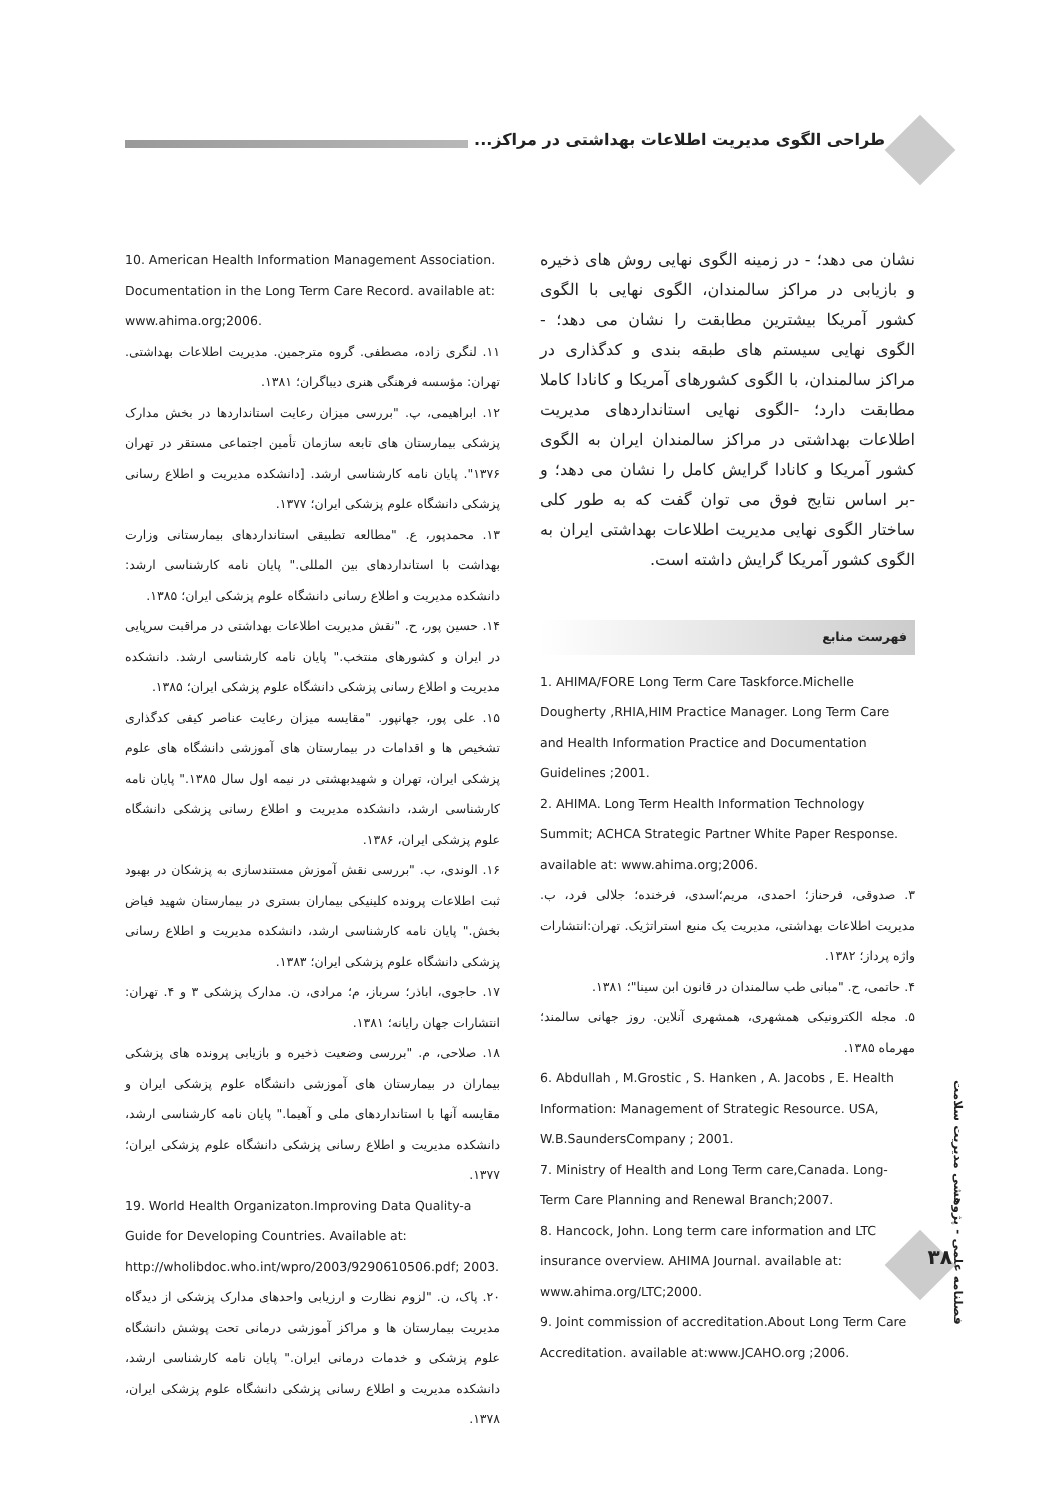طراحی الگوی مدیریت اطلاعات بهداشتی در مراکز...
نشان می دهد؛ - در زمینه الگوی نهایی روش های ذخیره و بازیابی در مراکز سالمندان، الگوی نهایی با الگوی کشور آمریکا بیشترین مطابقت را نشان می دهد؛ - الگوی نهایی سیستم های طبقه بندی و کدگذاری در مراکز سالمندان، با الگوی کشورهای آمریکا و کانادا کاملا مطابقت دارد؛ -الگوی نهایی استانداردهای مدیریت اطلاعات بهداشتی در مراکز سالمندان ایران به الگوی کشور آمریکا و کانادا گرایش کامل را نشان می دهد؛ و -بر اساس نتایج فوق می توان گفت که به طور کلی ساختار الگوی نهایی مدیریت اطلاعات بهداشتی ایران به الگوی کشور آمریکا گرایش داشته است.
فهرست منابع
1. AHIMA/FORE Long Term Care Taskforce.Michelle Dougherty ,RHIA,HIM Practice Manager. Long Term Care and Health Information Practice and Documentation Guidelines ;2001.
2. AHIMA. Long Term Health Information Technology Summit; ACHCA Strategic Partner White Paper Response. available at: www.ahima.org;2006.
۳. صدوقی، فرحناز؛ احمدی، مریم؛اسدی، فرخنده؛ جلالی فرد، ب. مدیریت اطلاعات بهداشتی، مدیریت یک منبع استراتژیک. تهران:انتشارات واژه پرداز؛ ۱۳۸۲.
۴. حاتمی، ح. "مبانی طب سالمندان در قانون ابن سینا"؛ ۱۳۸۱.
۵. مجله الکترونیکی همشهری، همشهری آنلاین. روز جهانی سالمند؛ مهرماه ۱۳۸۵.
6. Abdullah , M.Grostic , S. Hanken , A. Jacobs , E. Health Information: Management of Strategic Resource. USA, W.B.SaundersCompany ; 2001.
7. Ministry of Health and Long Term care,Canada. Long-Term Care Planning and Renewal Branch;2007.
8. Hancock, John. Long term care information and LTC insurance overview. AHIMA Journal. available at: www.ahima.org/LTC;2000.
9. Joint commission of accreditation.About Long Term Care Accreditation. available at:www.JCAHO.org ;2006.
10. American Health Information Management Association. Documentation in the Long Term Care Record. available at: www.ahima.org;2006.
۱۱. لنگری زاده، مصطفی. گروه مترجمین. مدیریت اطلاعات بهداشتی. تهران: مؤسسه فرهنگی هنری دیباگران؛ ۱۳۸۱.
۱۲. ابراهیمی، پ. "بررسی میزان رعایت استانداردها در بخش مدارک پزشکی بیمارستان های تابعه سازمان تأمین اجتماعی مستقر در تهران ۱۳۷۶". پایان نامه کارشناسی ارشد. [دانشکده مدیریت و اطلاع رسانی پزشکی دانشگاه علوم پزشکی ایران؛ ۱۳۷۷.
۱۳. محمدپور، ع. "مطالعه تطبیقی استانداردهای بیمارستانی وزارت بهداشت با استانداردهای بین المللی." پایان نامه کارشناسی ارشد: دانشکده مدیریت و اطلاع رسانی دانشگاه علوم پزشکی ایران؛ ۱۳۸۵.
۱۴. حسین پور، ح. "نقش مدیریت اطلاعات بهداشتی در مراقبت سرپایی در ایران و کشورهای منتخب." پایان نامه کارشناسی ارشد. دانشکده مدیریت و اطلاع رسانی پزشکی دانشگاه علوم پزشکی ایران؛ ۱۳۸۵.
۱۵. علی پور، جهانپور. "مقایسه میزان رعایت عناصر کیفی کدگذاری تشخیص ها و اقدامات در بیمارستان های آموزشی دانشگاه های علوم پزشکی ایران، تهران و شهیدبهشتی در نیمه اول سال ۱۳۸۵." پایان نامه کارشناسی ارشد، دانشکده مدیریت و اطلاع رسانی پزشکی دانشگاه علوم پزشکی ایران، ۱۳۸۶.
۱۶. الوندی، ب. "بررسی نقش آموزش مستندسازی به پزشکان در بهبود ثبت اطلاعات پرونده کلینیکی بیماران بستری در بیمارستان شهید فیاض بخش." پایان نامه کارشناسی ارشد، دانشکده مدیریت و اطلاع رسانی پزشکی دانشگاه علوم پزشکی ایران؛ ۱۳۸۳.
۱۷. حاجوی، اباذر؛ سرباز، م؛ مرادی، ن. مدارک پزشکی ۳ و ۴. تهران: انتشارات جهان رایانه؛ ۱۳۸۱.
۱۸. صلاحی، م. "بررسی وضعیت ذخیره و بازیابی پرونده های پزشکی بیماران در بیمارستان های آموزشی دانشگاه علوم پزشکی ایران و مقایسه آنها با استانداردهای ملی و آهیما." پایان نامه کارشناسی ارشد، دانشکده مدیریت و اطلاع رسانی پزشکی دانشگاه علوم پزشکی ایران؛ ۱۳۷۷.
19. World Health Organizaton.Improving Data Quality-a Guide for Developing Countries. Available at: http://wholibdoc.who.int/wpro/2003/9290610506.pdf; 2003.
۲۰. پاک، ن. "لزوم نظارت و ارزیابی واحدهای مدارک پزشکی از دیدگاه مدیریت بیمارستان ها و مراکز آموزشی درمانی تحت پوشش دانشگاه علوم پزشکی و خدمات درمانی ایران." پایان نامه کارشناسی ارشد، دانشکده مدیریت و اطلاع رسانی پزشکی دانشگاه علوم پزشکی ایران، ۱۳۷۸.
فصلنامه علمی - پژوهشی مدیریت سلامت
۳۸